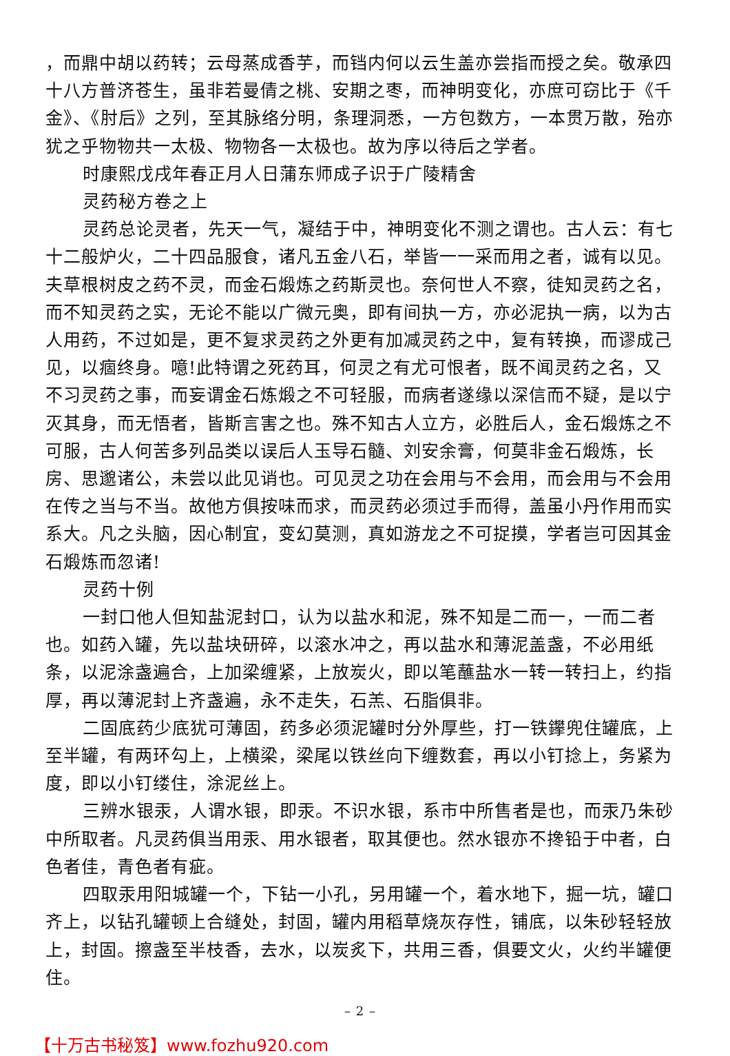，而鼎中胡以药转；云母蒸成香芋，而铛内何以云生盖亦尝指而授之矣。敬承四十八方普济苍生，虽非若曼倩之桃、安期之枣，而神明变化，亦庶可窃比于《千金》、《肘后》之列，至其脉络分明，条理洞悉，一方包数方，一本贯万散，殆亦犹之乎物物共一太极、物物各一太极也。故为序以待后之学者。
时康熙戊戌年春正月人日蒲东师成子识于广陵精舍
灵药秘方卷之上
灵药总论灵者，先天一气，凝结于中，神明变化不测之谓也。古人云：有七十二般炉火，二十四品服食，诸凡五金八石，举皆一一采而用之者，诚有以见。夫草根树皮之药不灵，而金石煅炼之药斯灵也。奈何世人不察，徒知灵药之名，而不知灵药之实，无论不能以广微元奥，即有间执一方，亦必泥执一病，以为古人用药，不过如是，更不复求灵药之外更有加减灵药之中，复有转换，而谬成己见，以痼终身。噫!此特谓之死药耳，何灵之有尤可恨者，既不闻灵药之名，又不习灵药之事，而妄谓金石炼煅之不可轻服，而病者遂缘以深信而不疑，是以宁灭其身，而无悟者，皆斯言害之也。殊不知古人立方，必胜后人，金石煅炼之不可服，古人何苦多列品类以误后人玉导石髓、刘安余膏，何莫非金石煅炼，长房、思邈诸公，未尝以此见诮也。可见灵之功在会用与不会用，而会用与不会用在传之当与不当。故他方俱按味而求，而灵药必须过手而得，盖虽小丹作用而实系大。凡之头脑，因心制宜，变幻莫测，真如游龙之不可捉摸，学者岂可因其金石煅炼而忽诸!
灵药十例
一封口他人但知盐泥封口，认为以盐水和泥，殊不知是二而一，一而二者也。如药入罐，先以盐块研碎，以滚水冲之，再以盐水和薄泥盖盏，不必用纸条，以泥涂盏遍合，上加梁缠紧，上放炭火，即以笔蘸盐水一转一转扫上，约指厚，再以薄泥封上齐盏遍，永不走失，石羔、石脂俱非。
二固底药少底犹可薄固，药多必须泥罐时分外厚些，打一铁鑻兜住罐底，上至半罐，有两环勾上，上横梁，梁尾以铁丝向下缠数套，再以小钉捻上，务紧为度，即以小钉缕住，涂泥丝上。
三辨水银汞，人谓水银，即汞。不识水银，系市中所售者是也，而汞乃朱砂中所取者。凡灵药俱当用汞、用水银者，取其便也。然水银亦不搀铅于中者，白色者佳，青色者有疵。
四取汞用阳城罐一个，下钻一小孔，另用罐一个，着水地下，掘一坑，罐口齐上，以钻孔罐顿上合缝处，封固，罐内用稻草烧灰存性，铺底，以朱砂轻轻放上，封固。擦盏至半枝香，去水，以炭炙下，共用三香，俱要文火，火约半罐便住。
– 2 –
【十万古书秘笈】www.fozhu920.com